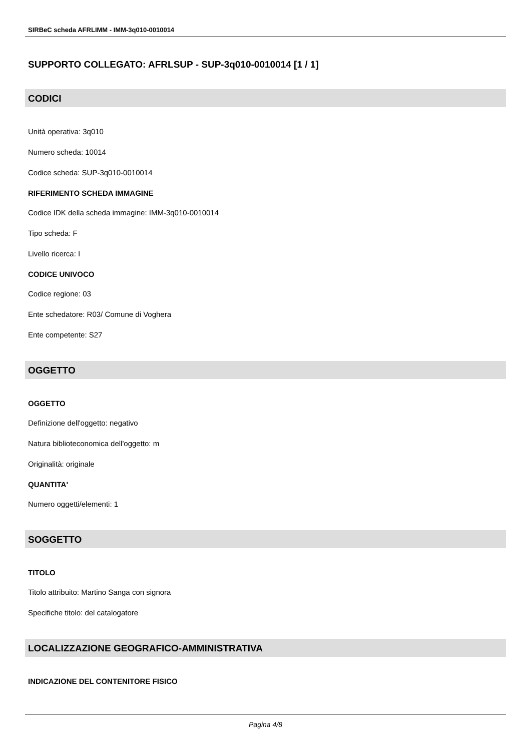SIRBeC scheda AFRLIMM - IMM-3q010-0010014
SUPPORTO COLLEGATO: AFRLSUP - SUP-3q010-0010014 [1 / 1]
CODICI
Unità operativa: 3q010
Numero scheda: 10014
Codice scheda: SUP-3q010-0010014
RIFERIMENTO SCHEDA IMMAGINE
Codice IDK della scheda immagine: IMM-3q010-0010014
Tipo scheda: F
Livello ricerca: I
CODICE UNIVOCO
Codice regione: 03
Ente schedatore: R03/ Comune di Voghera
Ente competente: S27
OGGETTO
OGGETTO
Definizione dell'oggetto: negativo
Natura biblioteconomica dell'oggetto: m
Originalità: originale
QUANTITA'
Numero oggetti/elementi: 1
SOGGETTO
TITOLO
Titolo attribuito: Martino Sanga con signora
Specifiche titolo: del catalogatore
LOCALIZZAZIONE GEOGRAFICO-AMMINISTRATIVA
INDICAZIONE DEL CONTENITORE FISICO
Pagina 4/8